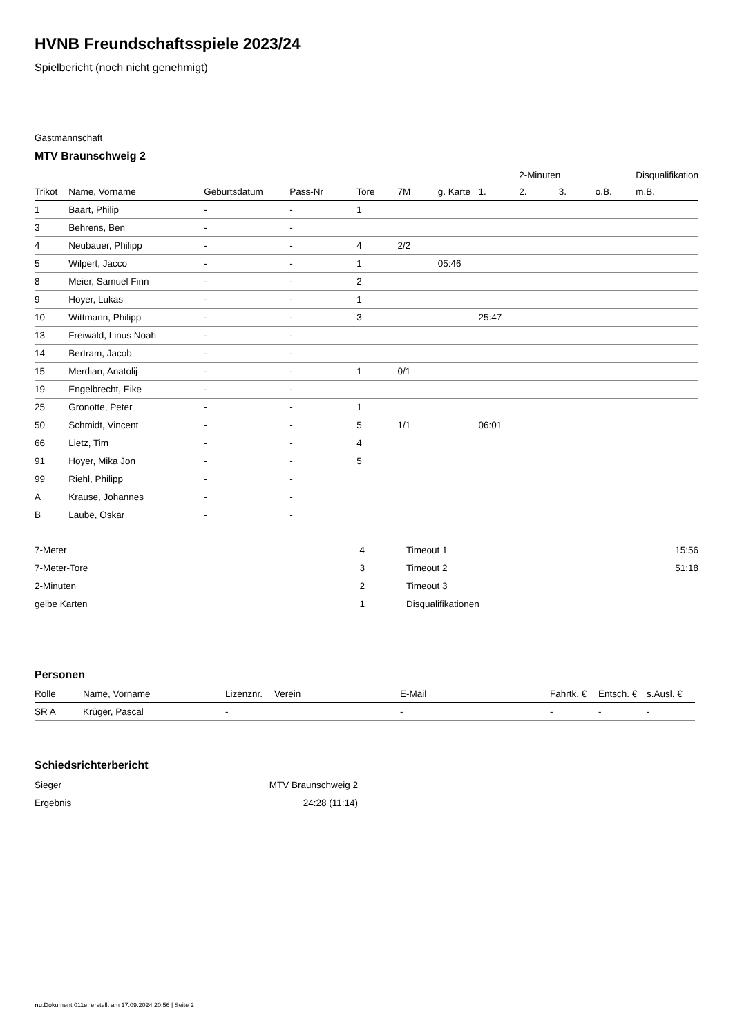HVNB Freundschaftsspiele 2023/24
Spielbericht (noch nicht genehmigt)
Gastmannschaft
MTV Braunschweig 2
| | | | | | | | | 2-Minuten | | | Disqualifikation |
| --- | --- | --- | --- | --- | --- | --- | --- | --- | --- | --- | --- |
| Trikot | Name, Vorname | Geburtsdatum | Pass-Nr | Tore | 7M | g. Karte | 1. | 2. | 3. | o.B. | m.B. |
| 1 | Baart, Philip | - | - | 1 | | | | | | | |
| 3 | Behrens, Ben | - | - | | | | | | | | |
| 4 | Neubauer, Philipp | - | - | 4 | 2/2 | | | | | | |
| 5 | Wilpert, Jacco | - | - | 1 | | 05:46 | | | | | |
| 8 | Meier, Samuel Finn | - | - | 2 | | | | | | | |
| 9 | Hoyer, Lukas | - | - | 1 | | | | | | | |
| 10 | Wittmann, Philipp | - | - | 3 | | | 25:47 | | | | |
| 13 | Freiwald, Linus Noah | - | - | | | | | | | | |
| 14 | Bertram, Jacob | - | - | | | | | | | | |
| 15 | Merdian, Anatolij | - | - | 1 | 0/1 | | | | | | |
| 19 | Engelbrecht, Eike | - | - | | | | | | | | |
| 25 | Gronotte, Peter | - | - | 1 | | | | | | | |
| 50 | Schmidt, Vincent | - | - | 5 | 1/1 | | 06:01 | | | | |
| 66 | Lietz, Tim | - | - | 4 | | | | | | | |
| 91 | Hoyer, Mika Jon | - | - | 5 | | | | | | | |
| 99 | Riehl, Philipp | - | - | | | | | | | | |
| A | Krause, Johannes | - | - | | | | | | | | |
| B | Laube, Oskar | - | - | | | | | | | | |
| 7-Meter | 4 |
| 7-Meter-Tore | 3 |
| 2-Minuten | 2 |
| gelbe Karten | 1 |
| Timeout 1 | 15:56 |
| Timeout 2 | 51:18 |
| Timeout 3 | |
| Disqualifikationen | |
Personen
| Rolle | Name, Vorname | Lizenznr. | Verein | E-Mail | Fahrtk. € | Entsch. € | s.Ausl. € |
| --- | --- | --- | --- | --- | --- | --- | --- |
| SR A | Krüger, Pascal | - | | - | - | - | - |
Schiedsrichterbericht
| Sieger | MTV Braunschweig 2 |
| Ergebnis | 24:28 (11:14) |
nu.Dokument 011e, erstellt am 17.09.2024 20:56 | Seite 2